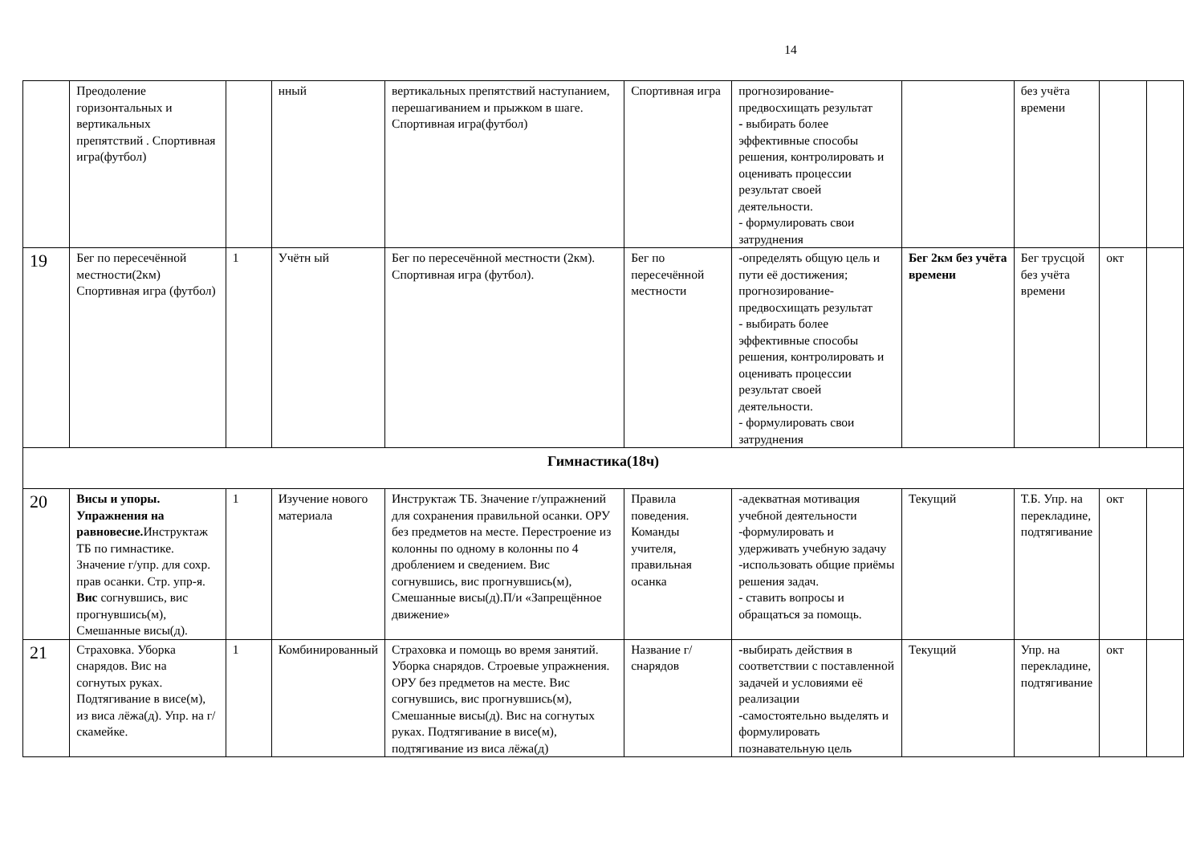14
| | Преодоление горизонтальных и вертикальных препятствий . Спортивная игра(футбол) | | нный | вертикальных препятствий наступанием, перешагиванием и прыжком в шаге. Спортивная игра(футбол) | Спортивная игра | прогнозирование-предвосхищать результат - выбирать более эффективные способы решения, контролировать и оценивать процессии результат своей деятельности. - формулировать свои затруднения | | без учёта времени | | |
| 19 | Бег по пересечённой местности(2км) Спортивная игра (футбол) | 1 | Учётн ый | Бег по пересечённой местности (2км). Спортивная игра (футбол). | Бег по пересечённой местности | -определять общую цель и пути её достижения; прогнозирование-предвосхищать результат - выбирать более эффективные способы решения, контролировать и оценивать процессии результат своей деятельности. - формулировать свои затруднения | Бег 2км без учёта времени | Бег трусцой без учёта времени | окт | |
| Гимнастика(18ч) | | | | | | | | | | |
| 20 | Висы и упоры. Упражнения на равновесие. Инструктаж ТБ по гимнастике. Значение г/упр. для сохр. прав осанки. Стр. упр-я. Вис согнувшись, вис прогнувшись(м), Смешанные висы(д). | 1 | Изучение нового материала | Инструктаж ТБ. Значение г/упражнений для сохранения правильной осанки. ОРУ без предметов на месте. Перестроение из колонны по одному в колонны по 4 дроблением и сведением. Вис согнувшись, вис прогнувшись(м), Смешанные висы(д).П/и «Запрещённое движение» | Правила поведения. Команды учителя, правильная осанка | -адекватная мотивация учебной деятельности -формулировать и удерживать учебную задачу -использовать общие приёмы решения задач. - ставить вопросы и обращаться за помощь. | Текущий | Т.Б. Упр. на перекладине, подтягивание | окт | |
| 21 | Страховка. Уборка снарядов. Вис на согнутых руках. Подтягивание в висе(м), из виса лёжа(д). Упр. на г/скамейке. | 1 | Комбинированный | Страховка и помощь во время занятий. Уборка снарядов. Строевые упражнения. ОРУ без предметов на месте. Вис согнувшись, вис прогнувшись(м), Смешанные висы(д). Вис на согнутых руках. Подтягивание в висе(м), подтягивание из виса лёжа(д) | Название г/ снарядов | - выбирать действия в соответствии с поставленной задачей и условиями её реализации -самостоятельно выделять и формулировать познавательную цель | Текущий | Упр. на перекладине, подтягивание | окт | |